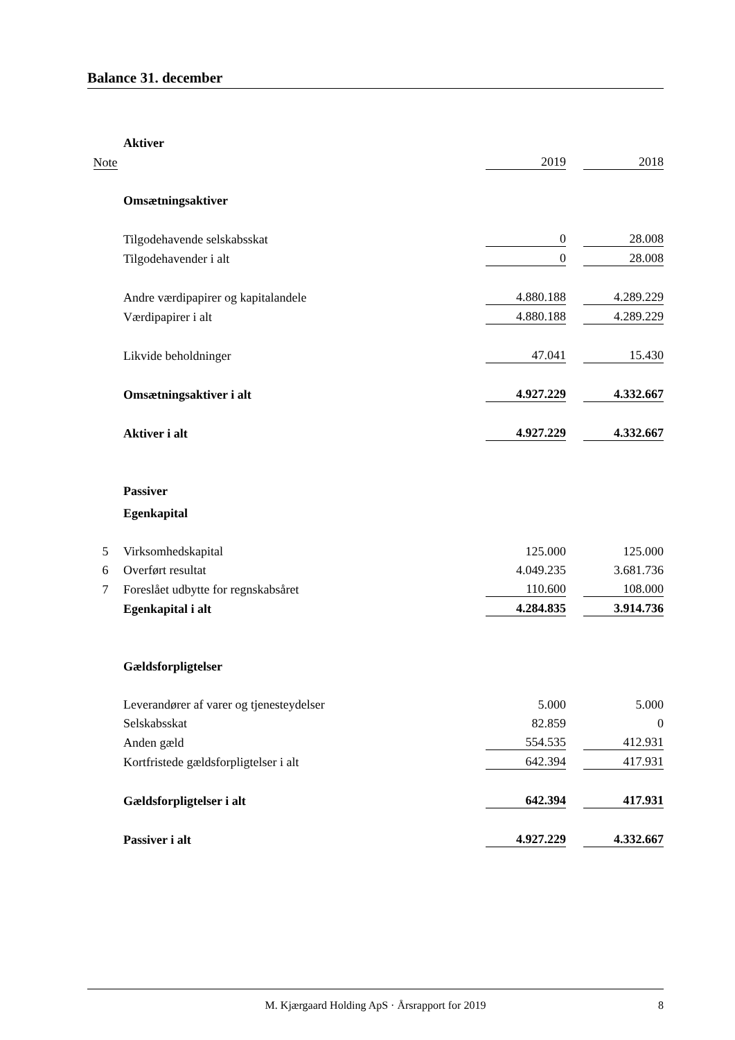Balance 31. december
| | Aktiver | | | |
| Note | | 2019 | | 2018 |
| | Omsætningsaktiver | | | |
| | Tilgodehavende selskabsskat | 0 | | 28.008 |
| | Tilgodehavender i alt | 0 | | 28.008 |
| | Andre værdipapirer og kapitalandele | 4.880.188 | | 4.289.229 |
| | Værdipapirer i alt | 4.880.188 | | 4.289.229 |
| | Likvide beholdninger | 47.041 | | 15.430 |
| | Omsætningsaktiver i alt | 4.927.229 | | 4.332.667 |
| | Aktiver i alt | 4.927.229 | | 4.332.667 |
| | Passiver | | | |
| | Egenkapital | | | |
| 5 | Virksomhedskapital | 125.000 | | 125.000 |
| 6 | Overført resultat | 4.049.235 | | 3.681.736 |
| 7 | Foreslået udbytte for regnskabsåret | 110.600 | | 108.000 |
| | Egenkapital i alt | 4.284.835 | | 3.914.736 |
| | Gældsforpligtelser | | | |
| | Leverandører af varer og tjenesteydelser | 5.000 | | 5.000 |
| | Selskabsskat | 82.859 | | 0 |
| | Anden gæld | 554.535 | | 412.931 |
| | Kortfristede gældsforpligtelser i alt | 642.394 | | 417.931 |
| | Gældsforpligtelser i alt | 642.394 | | 417.931 |
| | Passiver i alt | 4.927.229 | | 4.332.667 |
M. Kjærgaard Holding ApS · Årsrapport for 2019 8